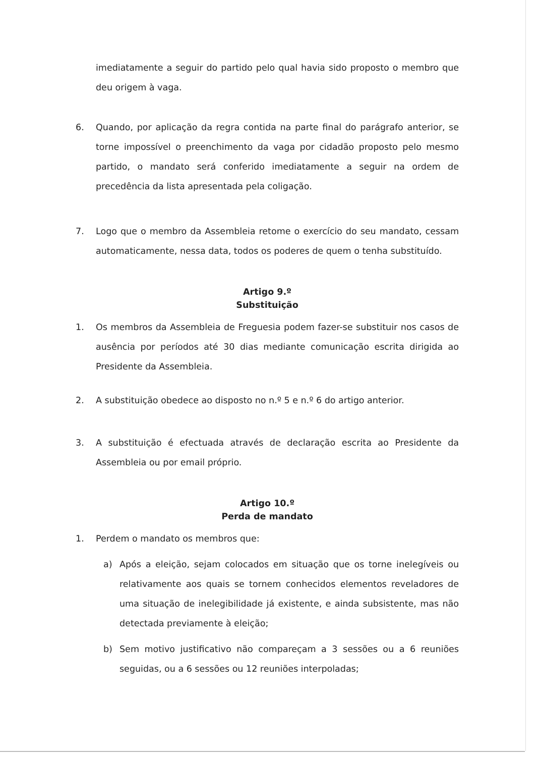imediatamente a seguir do partido pelo qual havia sido proposto o membro que deu origem à vaga.
6. Quando, por aplicação da regra contida na parte final do parágrafo anterior, se torne impossível o preenchimento da vaga por cidadão proposto pelo mesmo partido, o mandato será conferido imediatamente a seguir na ordem de precedência da lista apresentada pela coligação.
7. Logo que o membro da Assembleia retome o exercício do seu mandato, cessam automaticamente, nessa data, todos os poderes de quem o tenha substituído.
Artigo 9.º
Substituição
1. Os membros da Assembleia de Freguesia podem fazer-se substituir nos casos de ausência por períodos até 30 dias mediante comunicação escrita dirigida ao Presidente da Assembleia.
2. A substituição obedece ao disposto no n.º 5 e n.º 6 do artigo anterior.
3. A substituição é efectuada através de declaração escrita ao Presidente da Assembleia ou por email próprio.
Artigo 10.º
Perda de mandato
1. Perdem o mandato os membros que:
a) Após a eleição, sejam colocados em situação que os torne inelegíveis ou relativamente aos quais se tornem conhecidos elementos reveladores de uma situação de inelegibilidade já existente, e ainda subsistente, mas não detectada previamente à eleição;
b) Sem motivo justificativo não compareçam a 3 sessões ou a 6 reuniões seguidas, ou a 6 sessões ou 12 reuniões interpoladas;